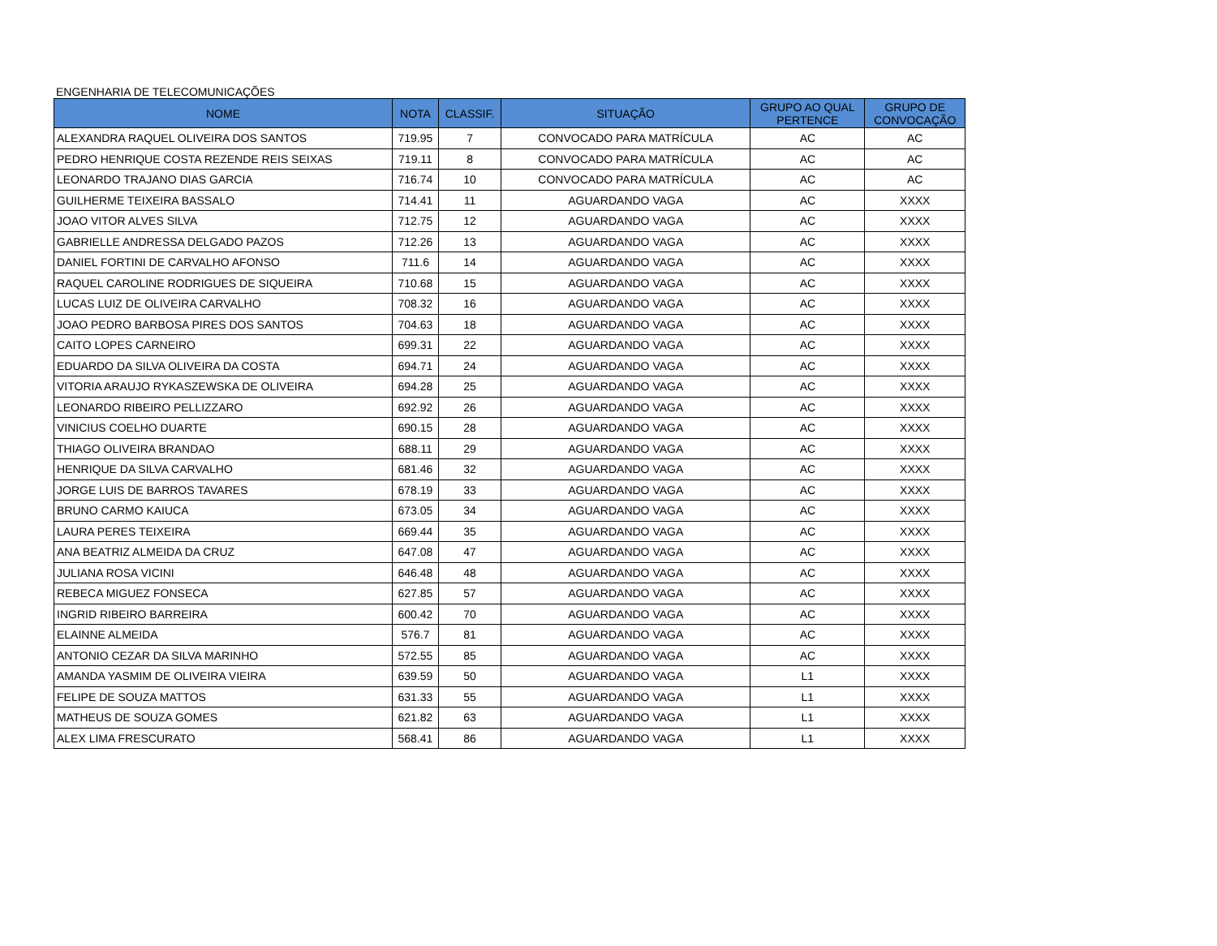ENGENHARIA DE TELECOMUNICAÇÕES
| NOME | NOTA | CLASSIF. | SITUAÇÃO | GRUPO AO QUAL PERTENCE | GRUPO DE CONVOCAÇÃO |
| --- | --- | --- | --- | --- | --- |
| ALEXANDRA RAQUEL OLIVEIRA DOS SANTOS | 719.95 | 7 | CONVOCADO PARA MATRÍCULA | AC | AC |
| PEDRO HENRIQUE COSTA REZENDE REIS SEIXAS | 719.11 | 8 | CONVOCADO PARA MATRÍCULA | AC | AC |
| LEONARDO TRAJANO DIAS GARCIA | 716.74 | 10 | CONVOCADO PARA MATRÍCULA | AC | AC |
| GUILHERME TEIXEIRA BASSALO | 714.41 | 11 | AGUARDANDO VAGA | AC | XXXX |
| JOAO VITOR ALVES SILVA | 712.75 | 12 | AGUARDANDO VAGA | AC | XXXX |
| GABRIELLE ANDRESSA DELGADO PAZOS | 712.26 | 13 | AGUARDANDO VAGA | AC | XXXX |
| DANIEL FORTINI DE CARVALHO AFONSO | 711.6 | 14 | AGUARDANDO VAGA | AC | XXXX |
| RAQUEL CAROLINE RODRIGUES DE SIQUEIRA | 710.68 | 15 | AGUARDANDO VAGA | AC | XXXX |
| LUCAS LUIZ DE OLIVEIRA CARVALHO | 708.32 | 16 | AGUARDANDO VAGA | AC | XXXX |
| JOAO PEDRO BARBOSA PIRES DOS SANTOS | 704.63 | 18 | AGUARDANDO VAGA | AC | XXXX |
| CAITO LOPES CARNEIRO | 699.31 | 22 | AGUARDANDO VAGA | AC | XXXX |
| EDUARDO DA SILVA OLIVEIRA DA COSTA | 694.71 | 24 | AGUARDANDO VAGA | AC | XXXX |
| VITORIA ARAUJO RYKASZEWSKA DE OLIVEIRA | 694.28 | 25 | AGUARDANDO VAGA | AC | XXXX |
| LEONARDO RIBEIRO PELLIZZARO | 692.92 | 26 | AGUARDANDO VAGA | AC | XXXX |
| VINICIUS COELHO DUARTE | 690.15 | 28 | AGUARDANDO VAGA | AC | XXXX |
| THIAGO OLIVEIRA BRANDAO | 688.11 | 29 | AGUARDANDO VAGA | AC | XXXX |
| HENRIQUE DA SILVA CARVALHO | 681.46 | 32 | AGUARDANDO VAGA | AC | XXXX |
| JORGE LUIS DE BARROS TAVARES | 678.19 | 33 | AGUARDANDO VAGA | AC | XXXX |
| BRUNO CARMO KAIUCA | 673.05 | 34 | AGUARDANDO VAGA | AC | XXXX |
| LAURA PERES TEIXEIRA | 669.44 | 35 | AGUARDANDO VAGA | AC | XXXX |
| ANA BEATRIZ ALMEIDA DA CRUZ | 647.08 | 47 | AGUARDANDO VAGA | AC | XXXX |
| JULIANA ROSA VICINI | 646.48 | 48 | AGUARDANDO VAGA | AC | XXXX |
| REBECA MIGUEZ FONSECA | 627.85 | 57 | AGUARDANDO VAGA | AC | XXXX |
| INGRID RIBEIRO BARREIRA | 600.42 | 70 | AGUARDANDO VAGA | AC | XXXX |
| ELAINNE ALMEIDA | 576.7 | 81 | AGUARDANDO VAGA | AC | XXXX |
| ANTONIO CEZAR DA SILVA MARINHO | 572.55 | 85 | AGUARDANDO VAGA | AC | XXXX |
| AMANDA YASMIM DE OLIVEIRA VIEIRA | 639.59 | 50 | AGUARDANDO VAGA | L1 | XXXX |
| FELIPE DE SOUZA MATTOS | 631.33 | 55 | AGUARDANDO VAGA | L1 | XXXX |
| MATHEUS DE SOUZA GOMES | 621.82 | 63 | AGUARDANDO VAGA | L1 | XXXX |
| ALEX LIMA FRESCURATO | 568.41 | 86 | AGUARDANDO VAGA | L1 | XXXX |